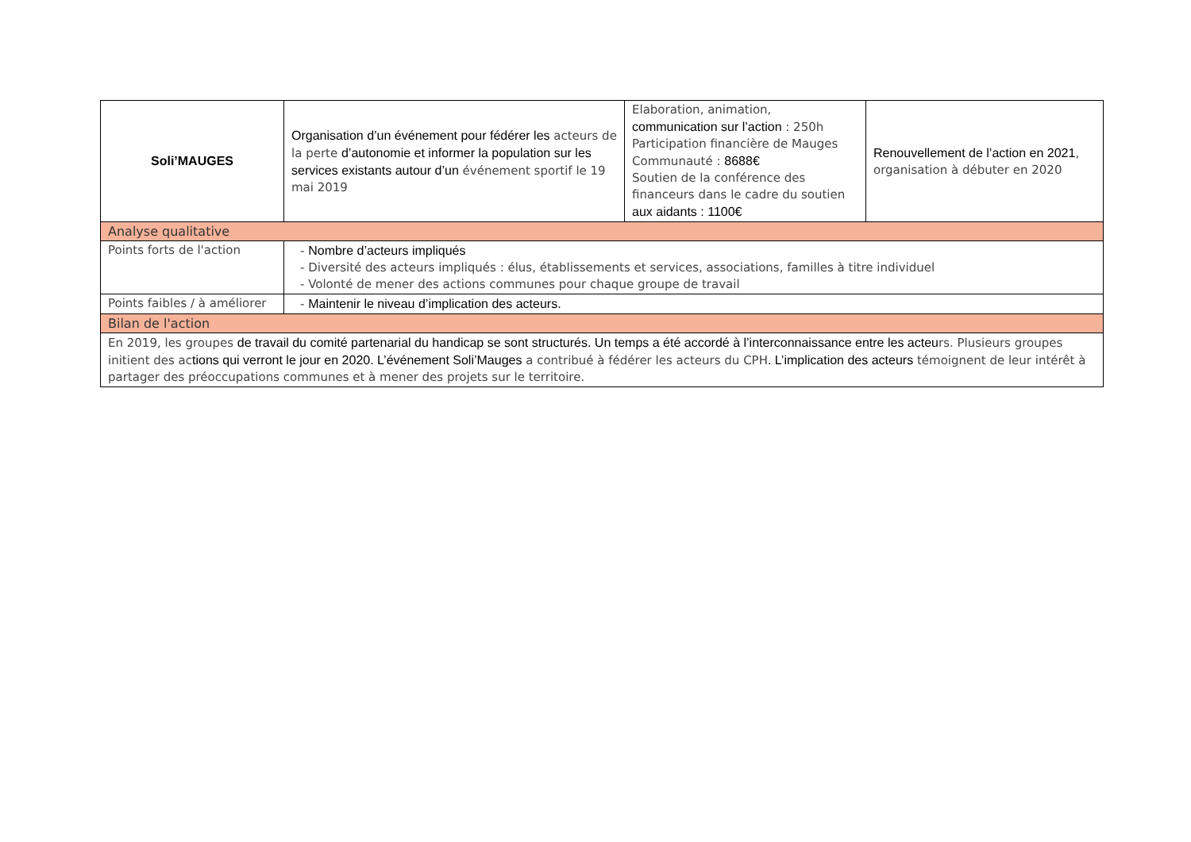| Soli’MAUGES | Organisation d’un événement pour fédérer les acteurs de la perte d’autonomie et informer la population sur les services existants autour d’un événement sportif le 19 mai 2019 | Elaboration, animation, communication sur l’action : 250h Participation financière de Mauges Communauté : 8688€ Soutien de la conférence des financeurs dans le cadre du soutien aux aidants : 1100€ | Renouvellement de l’action en 2021 , organisation à débuter en 2020 |
| Analyse qualitative | | | |
| Points forts de l'action | - Nombre d’acteurs impliqués - Diversité des acteurs impliqués : élus, établissements et services, associations, familles à titre individuel - Volonté de mener des actions communes pour chaque groupe de travail | | |
| Points faibles / à améliorer | - Maintenir le niveau d’implication des acteurs. | | |
| Bilan de l'action | | | |
| En 2019, les groupes de travail du comité partenarial du handicap se sont structurés. Un temps a été accordé à l’interconnaissance entre les acteu rs. Plusieurs groupes initient des ac tions qui verront le jour en 2020. L’événement Soli’Mauges a contribué à fédérer les acteurs du CPH . L’implication des acteurs témoignent de leur intérêt à partager des préoccupations communes et à mener des projets sur le territoire. | | | |